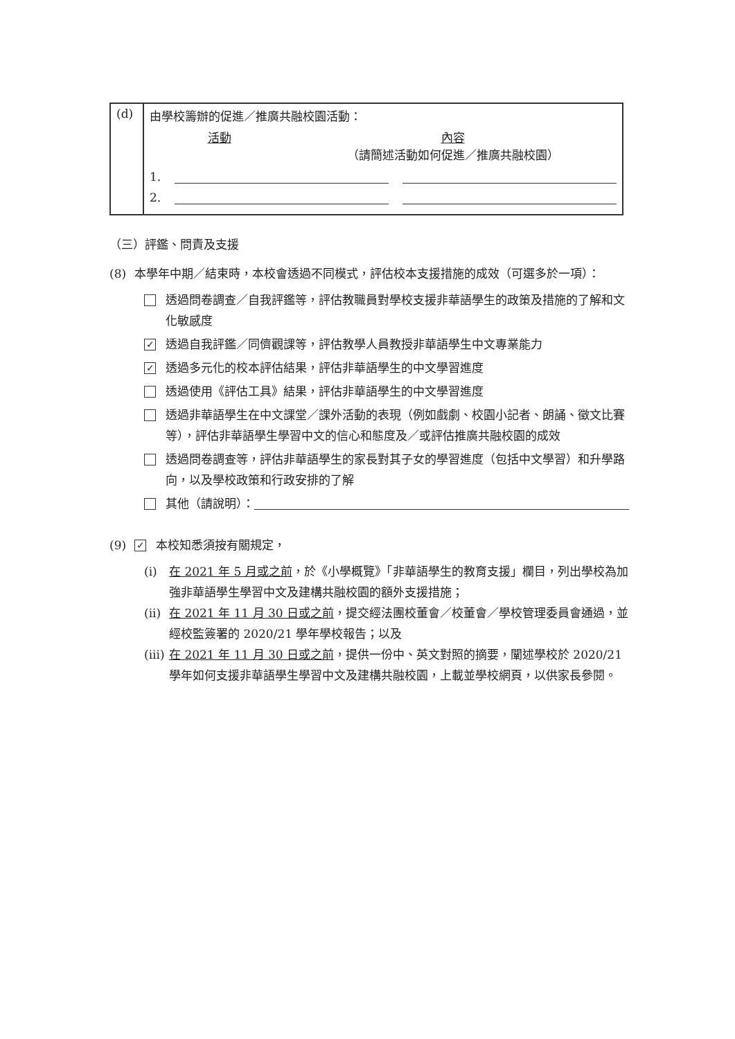| (d) | 由學校籌辦的促進／推廣共融校園活動： 活動 內容 （請簡述活動如何促進／推廣共融校園） 1. 2. |
（三）評鑑、問責及支援
(8) 本學年中期／結束時，本校會透過不同模式，評估校本支援措施的成效（可選多於一項）：
透過問卷調查／自我評鑑等，評估教職員對學校支援非華語學生的政策及措施的了解和文化敏感度
✓ 透過自我評鑑／同儕觀課等，評估教學人員教授非華語學生中文專業能力
✓ 透過多元化的校本評估結果，評估非華語學生的中文學習進度
透過使用《評估工具》結果，評估非華語學生的中文學習進度
透過非華語學生在中文課堂／課外活動的表現（例如戲劇、校園小記者、朗誦、徵文比賽等），評估非華語學生學習中文的信心和態度及／或評估推廣共融校園的成效
透過問卷調查等，評估非華語學生的家長對其子女的學習進度（包括中文學習）和升學路向，以及學校政策和行政安排的了解
其他（請說明）：
(9) ✓ 本校知悉須按有關規定，
(i) 在 2021 年 5 月或之前，於《小學概覽》「非華語學生的教育支援」欄目，列出學校為加強非華語學生學習中文及建構共融校園的額外支援措施；
(ii) 在 2021 年 11 月 30 日或之前，提交經法團校董會／校董會／學校管理委員會通過，並經校監簽署的 2020/21 學年學校報告；以及
(iii) 在 2021 年 11 月 30 日或之前，提供一份中、英文對照的摘要，闡述學校於 2020/21 學年如何支援非華語學生學習中文及建構共融校園，上載並學校網頁，以供家長參閱。